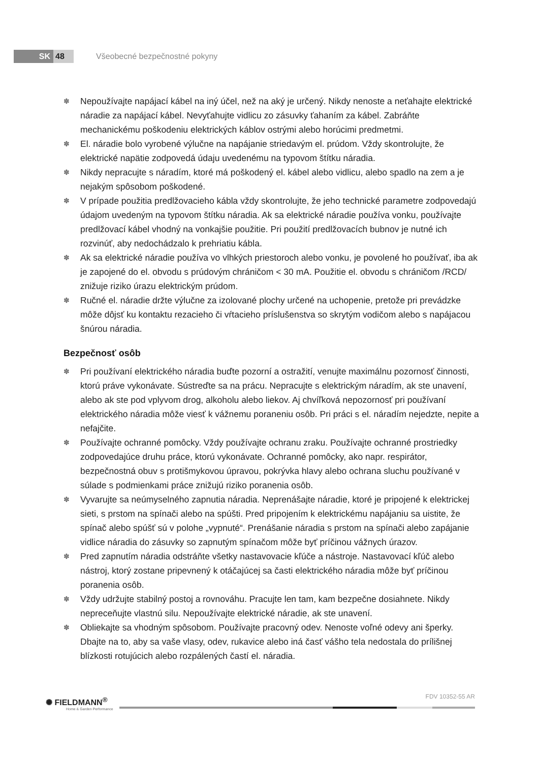SK 48 Všeobecné bezpečnostné pokyny
✽ Nepoužívajte napájací kábel na iný účel, než na aký je určený. Nikdy nenoste a neťahajte elektrické náradie za napájací kábel. Nevyťahujte vidlicu zo zásuvky ťahaním za kábel. Zabráňte mechanickému poškodeniu elektrických káblov ostrými alebo horúcimi predmetmi.
✽ El. náradie bolo vyrobené výlučne na napájanie striedavým el. prúdom. Vždy skontrolujte, že elektrické napätie zodpovedá údaju uvedenému na typovom štítku náradia.
✽ Nikdy nepracujte s náradím, ktoré má poškodený el. kábel alebo vidlicu, alebo spadlo na zem a je nejakým spôsobom poškodené.
✽ V prípade použitia predlžovacieho kábla vždy skontrolujte, že jeho technické parametre zodpovedajú údajom uvedeným na typovom štítku náradia. Ak sa elektrické náradie používa vonku, používajte predlžovací kábel vhodný na vonkajšie použitie. Pri použití predlžovacích bubnov je nutné ich rozvinúť, aby nedochádzalo k prehriatiu kábla.
✽ Ak sa elektrické náradie používa vo vlhkých priestoroch alebo vonku, je povolené ho používať, iba ak je zapojené do el. obvodu s prúdovým chráničom < 30 mA. Použitie el. obvodu s chráničom /RCD/ znižuje riziko úrazu elektrickým prúdom.
✽ Ručné el. náradie držte výlučne za izolované plochy určené na uchopenie, pretože pri prevádzke môže dôjsť ku kontaktu rezacieho či vŕtacieho príslušenstva so skrytým vodičom alebo s napájacou šnúrou náradia.
Bezpečnosť osôb
✽ Pri používaní elektrického náradia buďte pozorní a ostražití, venujte maximálnu pozornosť činnosti, ktorú práve vykonávate. Sústreďte sa na prácu. Nepracujte s elektrickým náradím, ak ste unavení, alebo ak ste pod vplyvom drog, alkoholu alebo liekov. Aj chvíľková nepozornosť pri používaní elektrického náradia môže viesť k vážnemu poraneniu osôb. Pri práci s el. náradím nejedzte, nepite a nefajčite.
✽ Používajte ochranné pomôcky. Vždy používajte ochranu zraku. Používajte ochranné prostriedky zodpovedajúce druhu práce, ktorú vykonávate. Ochranné pomôcky, ako napr. respirátor, bezpečnostná obuv s protišmykovou úpravou, pokrývka hlavy alebo ochrana sluchu používané v súlade s podmienkami práce znižujú riziko poranenia osôb.
✽ Vyvarujte sa neúmyselného zapnutia náradia. Neprenášajte náradie, ktoré je pripojené k elektrickej sieti, s prstom na spínači alebo na spúšti. Pred pripojením k elektrickému napájaniu sa uistite, že spínač alebo spúšť sú v polohe „vypnuté“. Prenášanie náradia s prstom na spínači alebo zapájanie vidlice náradia do zásuvky so zapnutým spínačom môže byť príčinou vážnych úrazov.
✽ Pred zapnutím náradia odstráňte všetky nastavovacie kľúče a nástroje. Nastavovací kľúč alebo nástroj, ktorý zostane pripevnený k otáčajúcej sa časti elektrického náradia môže byť príčinou poranenia osôb.
✽ Vždy udržujte stabilný postoj a rovnováhu. Pracujte len tam, kam bezpečne dosiahnete. Nikdy nepreceňujte vlastnú silu. Nepoužívajte elektrické náradie, ak ste unavení.
✽ Obliekajte sa vhodným spôsobom. Používajte pracovný odev. Nenoste voľné odevy ani šperky. Dbajte na to, aby sa vaše vlasy, odev, rukavice alebo iná časť vášho tela nedostala do prílišnej blízkosti rotujúcich alebo rozpálených častí el. náradia.
✺ FIELDMANN<sup>®</sup>
Home & Garden Performance
FDV 10352-55 AR